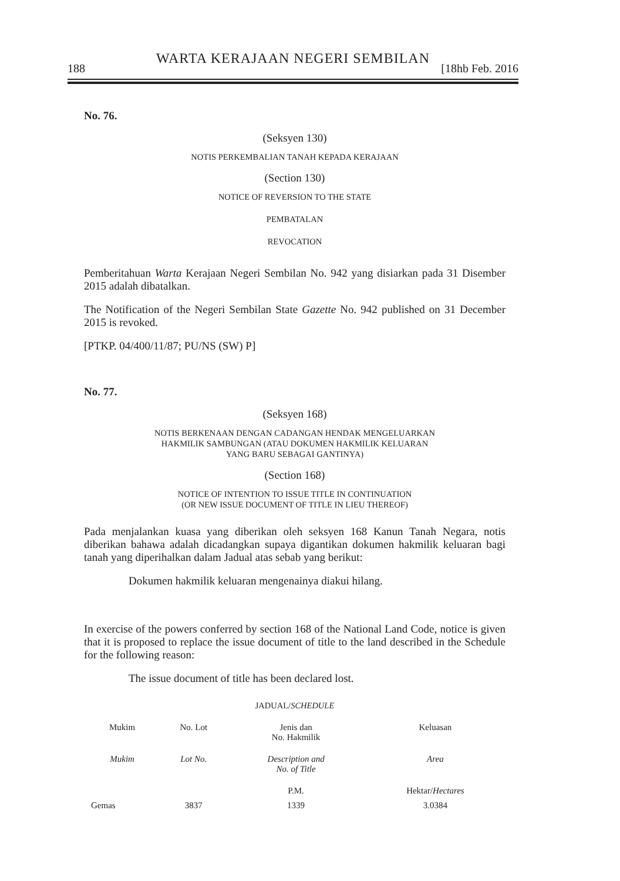WARTA KERAJAAN NEGERI SEMBILAN
188 [18hb Feb. 2016
No. 76.
(Seksyen 130)
NOTIS PERKEMBALIAN TANAH KEPADA KERAJAAN
(Section 130)
NOTICE OF REVERSION TO THE STATE
PEMBATALAN
REVOCATION
Pemberitahuan Warta Kerajaan Negeri Sembilan No. 942 yang disiarkan pada 31 Disember 2015 adalah dibatalkan.
The Notification of the Negeri Sembilan State Gazette No. 942 published on 31 December 2015 is revoked.
[PTKP. 04/400/11/87; PU/NS (SW) P]
No. 77.
(Seksyen 168)
NOTIS BERKENAAN DENGAN CADANGAN HENDAK MENGELUARKAN
HAKMILIK SAMBUNGAN (ATAU DOKUMEN HAKMILIK KELUARAN
YANG BARU SEBAGAI GANTINYA)
(Section 168)
NOTICE OF INTENTION TO ISSUE TITLE IN CONTINUATION
(OR NEW ISSUE DOCUMENT OF TITLE IN LIEU THEREOF)
Pada menjalankan kuasa yang diberikan oleh seksyen 168 Kanun Tanah Negara, notis diberikan bahawa adalah dicadangkan supaya digantikan dokumen hakmilik keluaran bagi tanah yang diperihalkan dalam Jadual atas sebab yang berikut:
Dokumen hakmilik keluaran mengenainya diakui hilang.
In exercise of the powers conferred by section 168 of the National Land Code, notice is given that it is proposed to replace the issue document of title to the land described in the Schedule for the following reason:
The issue document of title has been declared lost.
JADUAL/SCHEDULE
| Mukim | No. Lot | Jenis dan No. Hakmilik | Keluasan |
| --- | --- | --- | --- |
| Mukim | Lot No. | Description and No. of Title | Area |
| | | P.M. | Hektar/ Hectares |
| Gemas | 3837 | 1339 | 3.0384 |